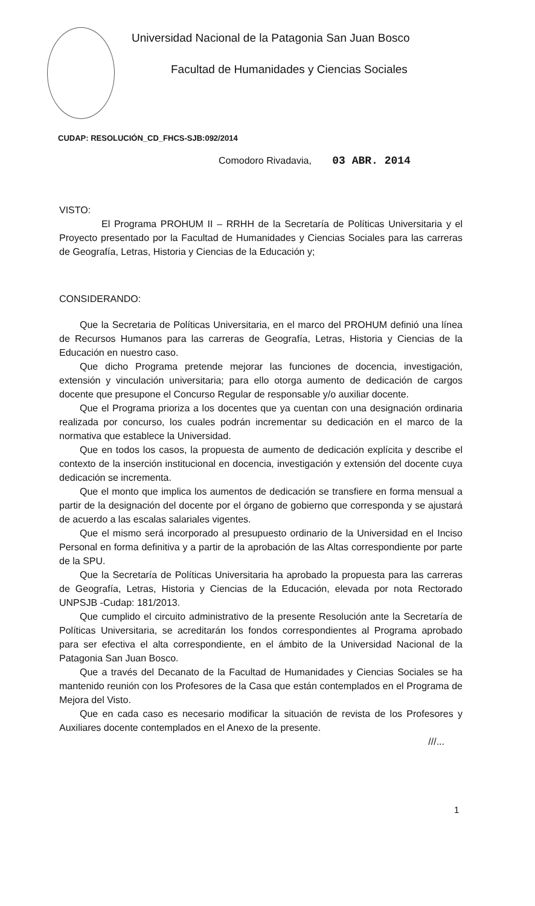Universidad Nacional de la Patagonia San Juan Bosco
Facultad de Humanidades y Ciencias Sociales
CUDAP: RESOLUCIÓN_CD_FHCS-SJB:092/2014
Comodoro Rivadavia, 03 ABR. 2014
VISTO:
El Programa PROHUM II – RRHH de la Secretaría de Políticas Universitaria y el Proyecto presentado por la Facultad de Humanidades y Ciencias Sociales para las carreras de Geografía, Letras, Historia y Ciencias de la Educación y;
CONSIDERANDO:
Que la Secretaria de Políticas Universitaria, en el marco del PROHUM definió una línea de Recursos Humanos para las carreras de Geografía, Letras, Historia y Ciencias de la Educación en nuestro caso.
Que dicho Programa pretende mejorar las funciones de docencia, investigación, extensión y vinculación universitaria; para ello otorga aumento de dedicación de cargos docente que presupone el Concurso Regular de responsable y/o auxiliar docente.
Que el Programa prioriza a los docentes que ya cuentan con una designación ordinaria realizada por concurso, los cuales podrán incrementar su dedicación en el marco de la normativa que establece la Universidad.
Que en todos los casos, la propuesta de aumento de dedicación explícita y describe el contexto de la inserción institucional en docencia, investigación y extensión del docente cuya dedicación se incrementa.
Que el monto que implica los aumentos de dedicación se transfiere en forma mensual a partir de la designación del docente por el órgano de gobierno que corresponda y se ajustará de acuerdo a las escalas salariales vigentes.
Que el mismo será incorporado al presupuesto ordinario de la Universidad en el Inciso Personal en forma definitiva y a partir de la aprobación de las Altas correspondiente por parte de la SPU.
Que la Secretaría de Políticas Universitaria ha aprobado la propuesta para las carreras de Geografía, Letras, Historia y Ciencias de la Educación, elevada por nota Rectorado UNPSJB -Cudap: 181/2013.
Que cumplido el circuito administrativo de la presente Resolución ante la Secretaría de Políticas Universitaria, se acreditarán los fondos correspondientes al Programa aprobado para ser efectiva el alta correspondiente, en el ámbito de la Universidad Nacional de la Patagonia San Juan Bosco.
Que a través del Decanato de la Facultad de Humanidades y Ciencias Sociales se ha mantenido reunión con los Profesores de la Casa que están contemplados en el Programa de Mejora del Visto.
Que en cada caso es necesario modificar la situación de revista de los Profesores y Auxiliares docente contemplados en el Anexo de la presente.
///...
1